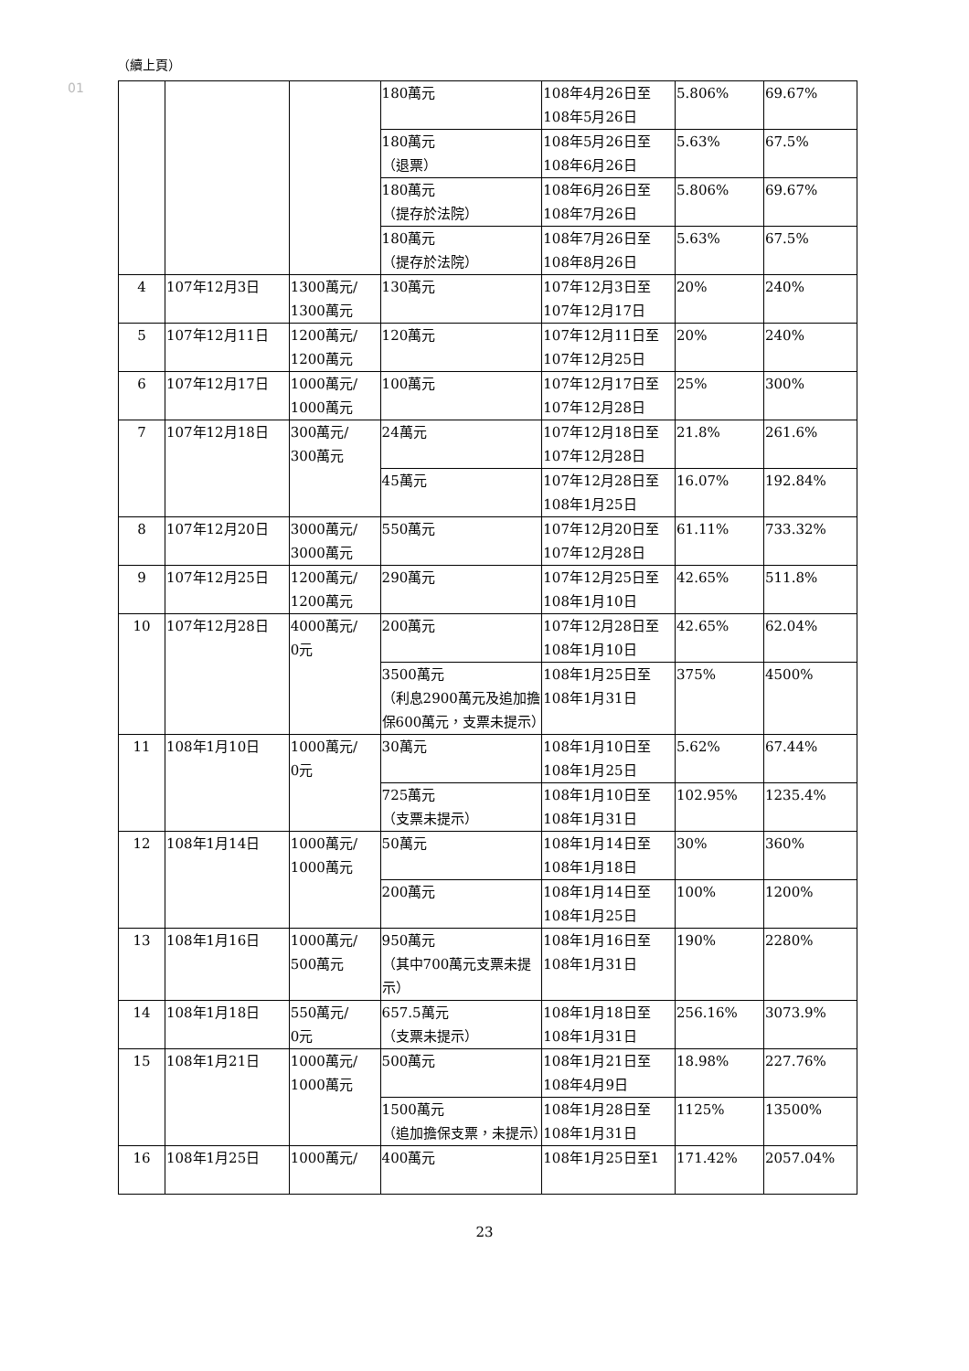01
（續上頁）
| | | | 180萬元 | 108年4月26日至108年5月26日 | 5.806% | 69.67% |
| | | | 180萬元 （退票） | 108年5月26日至108年6月26日 | 5.63% | 67.5% |
| | | | 180萬元 （提存於法院） | 108年6月26日至108年7月26日 | 5.806% | 69.67% |
| | | | 180萬元 （提存於法院） | 108年7月26日至108年8月26日 | 5.63% | 67.5% |
| 4 | 107年12月3日 | 1300萬元/ 1300萬元 | 130萬元 | 107年12月3日至107年12月17日 | 20% | 240% |
| 5 | 107年12月11日 | 1200萬元/ 1200萬元 | 120萬元 | 107年12月11日至107年12月25日 | 20% | 240% |
| 6 | 107年12月17日 | 1000萬元/ 1000萬元 | 100萬元 | 107年12月17日至107年12月28日 | 25% | 300% |
| 7 | 107年12月18日 | 300萬元/ 300萬元 | 24萬元 | 107年12月18日至107年12月28日 | 21.8% | 261.6% |
| | | | 45萬元 | 107年12月28日至108年1月25日 | 16.07% | 192.84% |
| 8 | 107年12月20日 | 3000萬元/ 3000萬元 | 550萬元 | 107年12月20日至107年12月28日 | 61.11% | 733.32% |
| 9 | 107年12月25日 | 1200萬元/ 1200萬元 | 290萬元 | 107年12月25日至108年1月10日 | 42.65% | 511.8% |
| 10 | 107年12月28日 | 4000萬元/ 0元 | 200萬元 | 107年12月28日至108年1月10日 | 42.65% | 62.04% |
| | | | 3500萬元 （利息2900萬元及追加擔保600萬元，支票未提示） | 108年1月25日至108年1月31日 | 375% | 4500% |
| 11 | 108年1月10日 | 1000萬元/ 0元 | 30萬元 | 108年1月10日至108年1月25日 | 5.62% | 67.44% |
| | | | 725萬元 （支票未提示） | 108年1月10日至108年1月31日 | 102.95% | 1235.4% |
| 12 | 108年1月14日 | 1000萬元/ 1000萬元 | 50萬元 | 108年1月14日至108年1月18日 | 30% | 360% |
| | | | 200萬元 | 108年1月14日至108年1月25日 | 100% | 1200% |
| 13 | 108年1月16日 | 1000萬元/ 500萬元 | 950萬元 （其中700萬元支票未提示） | 108年1月16日至108年1月31日 | 190% | 2280% |
| 14 | 108年1月18日 | 550萬元/ 0元 | 657.5萬元 （支票未提示） | 108年1月18日至108年1月31日 | 256.16% | 3073.9% |
| 15 | 108年1月21日 | 1000萬元/ 1000萬元 | 500萬元 | 108年1月21日至108年4月9日 | 18.98% | 227.76% |
| | | | 1500萬元 （追加擔保支票，未提示） | 108年1月28日至108年1月31日 | 1125% | 13500% |
| 16 | 108年1月25日 | 1000萬元/ | 400萬元 | 108年1月25日至1 | 171.42% | 2057.04% |
23